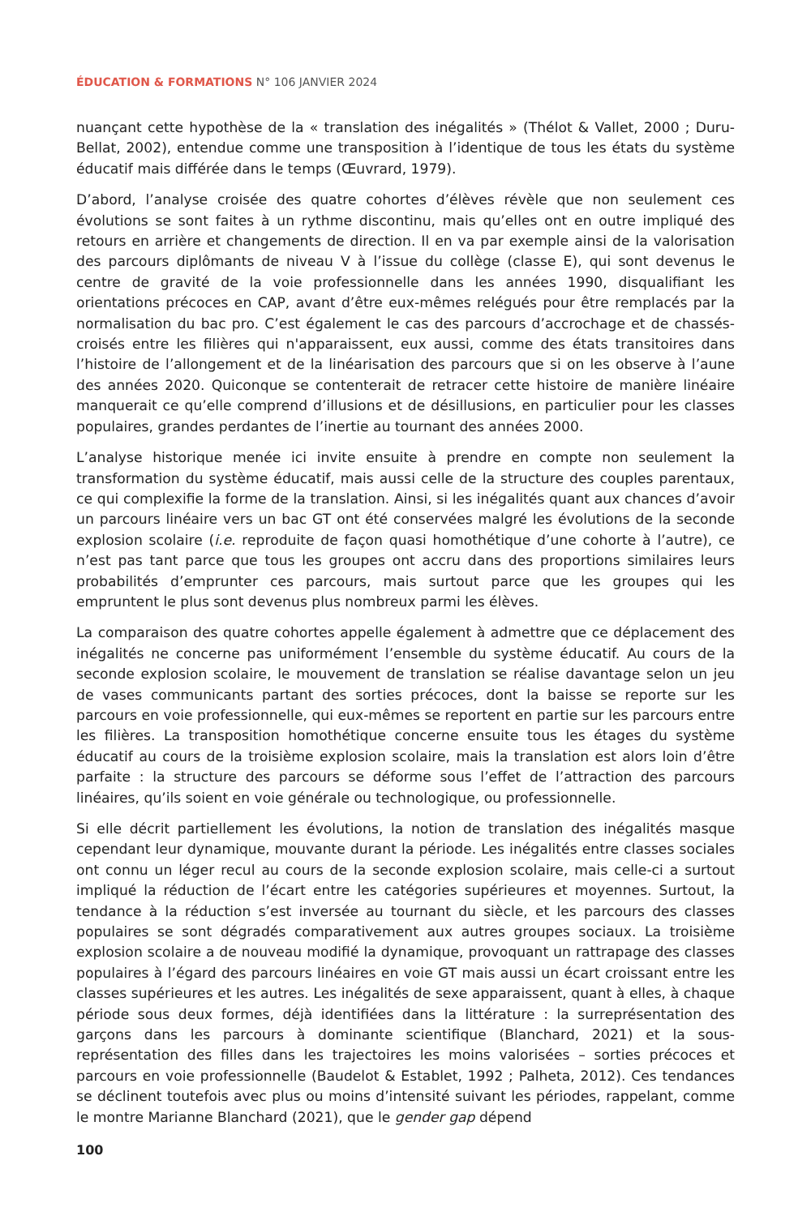ÉDUCATION & FORMATIONS N° 106 JANVIER 2024
nuançant cette hypothèse de la « translation des inégalités » (Thélot & Vallet, 2000 ; Duru-Bellat, 2002), entendue comme une transposition à l’identique de tous les états du système éducatif mais différée dans le temps (Œuvrard, 1979).
D’abord, l’analyse croisée des quatre cohortes d’élèves révèle que non seulement ces évolutions se sont faites à un rythme discontinu, mais qu’elles ont en outre impliqué des retours en arrière et changements de direction. Il en va par exemple ainsi de la valorisation des parcours diplômants de niveau V à l’issue du collège (classe E), qui sont devenus le centre de gravité de la voie professionnelle dans les années 1990, disqualifiant les orientations précoces en CAP, avant d’être eux-mêmes relégués pour être remplacés par la normalisation du bac pro. C’est également le cas des parcours d’accrochage et de chassés-croisés entre les filières qui n'apparaissent, eux aussi, comme des états transitoires dans l’histoire de l’allongement et de la linéarisation des parcours que si on les observe à l’aune des années 2020. Quiconque se contenterait de retracer cette histoire de manière linéaire manquerait ce qu’elle comprend d’illusions et de désillusions, en particulier pour les classes populaires, grandes perdantes de l’inertie au tournant des années 2000.
L’analyse historique menée ici invite ensuite à prendre en compte non seulement la transformation du système éducatif, mais aussi celle de la structure des couples parentaux, ce qui complexifie la forme de la translation. Ainsi, si les inégalités quant aux chances d’avoir un parcours linéaire vers un bac GT ont été conservées malgré les évolutions de la seconde explosion scolaire (i.e. reproduite de façon quasi homothétique d’une cohorte à l’autre), ce n’est pas tant parce que tous les groupes ont accru dans des proportions similaires leurs probabilités d’emprunter ces parcours, mais surtout parce que les groupes qui les empruntent le plus sont devenus plus nombreux parmi les élèves.
La comparaison des quatre cohortes appelle également à admettre que ce déplacement des inégalités ne concerne pas uniformément l’ensemble du système éducatif. Au cours de la seconde explosion scolaire, le mouvement de translation se réalise davantage selon un jeu de vases communicants partant des sorties précoces, dont la baisse se reporte sur les parcours en voie professionnelle, qui eux-mêmes se reportent en partie sur les parcours entre les filières. La transposition homothétique concerne ensuite tous les étages du système éducatif au cours de la troisième explosion scolaire, mais la translation est alors loin d’être parfaite : la structure des parcours se déforme sous l’effet de l’attraction des parcours linéaires, qu’ils soient en voie générale ou technologique, ou professionnelle.
Si elle décrit partiellement les évolutions, la notion de translation des inégalités masque cependant leur dynamique, mouvante durant la période. Les inégalités entre classes sociales ont connu un léger recul au cours de la seconde explosion scolaire, mais celle-ci a surtout impliqué la réduction de l’écart entre les catégories supérieures et moyennes. Surtout, la tendance à la réduction s’est inversée au tournant du siècle, et les parcours des classes populaires se sont dégradés comparativement aux autres groupes sociaux. La troisième explosion scolaire a de nouveau modifié la dynamique, provoquant un rattrapage des classes populaires à l’égard des parcours linéaires en voie GT mais aussi un écart croissant entre les classes supérieures et les autres. Les inégalités de sexe apparaissent, quant à elles, à chaque période sous deux formes, déjà identifiées dans la littérature : la surreprésentation des garçons dans les parcours à dominante scientifique (Blanchard, 2021) et la sous-représentation des filles dans les trajectoires les moins valorisées – sorties précoces et parcours en voie professionnelle (Baudelot & Establet, 1992 ; Palheta, 2012). Ces tendances se déclinent toutefois avec plus ou moins d’intensité suivant les périodes, rappelant, comme le montre Marianne Blanchard (2021), que le gender gap dépend
100